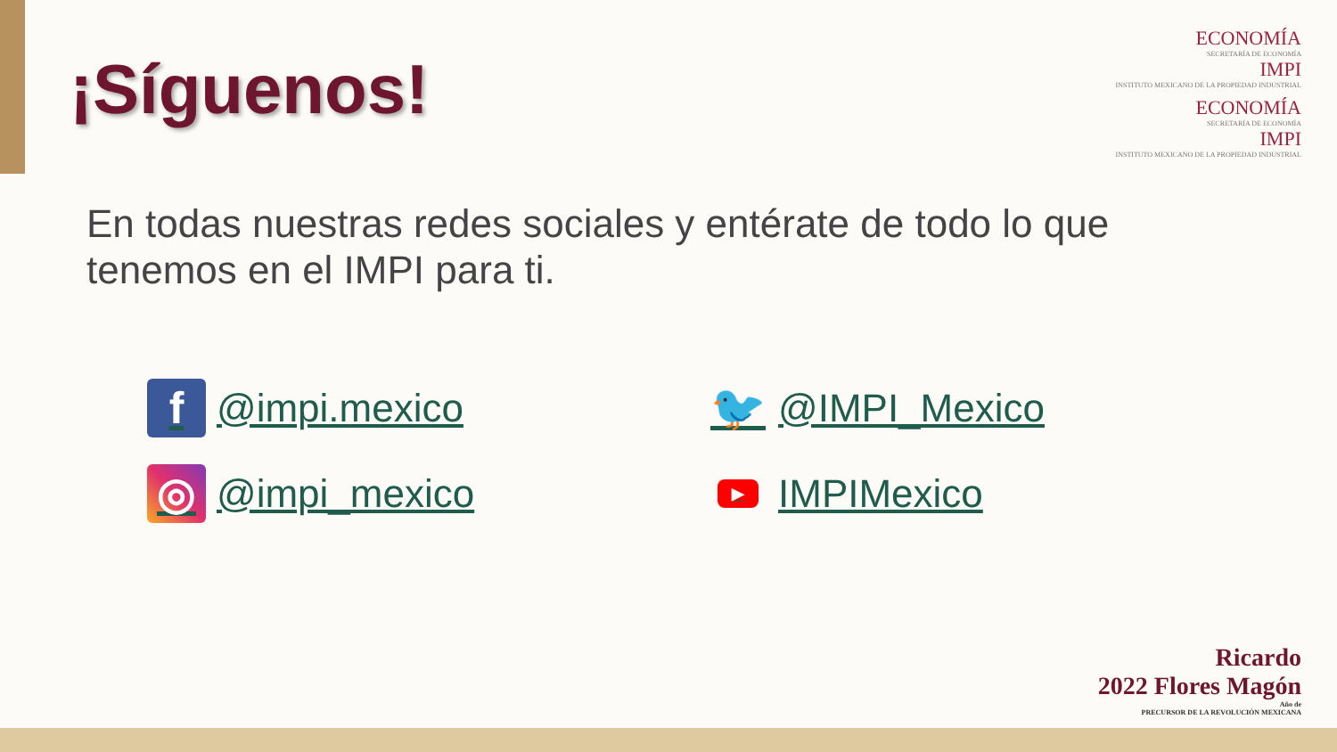ECONOMÍA
SECRETARÍA DE ECONOMÍA
IMPI
INSTITUTO MEXICANO DE LA PROPIEDAD INDUSTRIAL
ECONOMÍA
SECRETARÍA DE ECONOMÍA
IMPI
INSTITUTO MEXICANO DE LA PROPIEDAD INDUSTRIAL
¡Síguenos!
En todas nuestras redes sociales y entérate de todo lo que tenemos en el IMPI para ti.
f @impi.mexico
🐦 @IMPI_Mexico
◎ @impi_mexico
▶ IMPIMexico
Ricardo
2022 Flores Magón
Año de
PRECURSOR DE LA REVOLUCIÓN MEXICANA